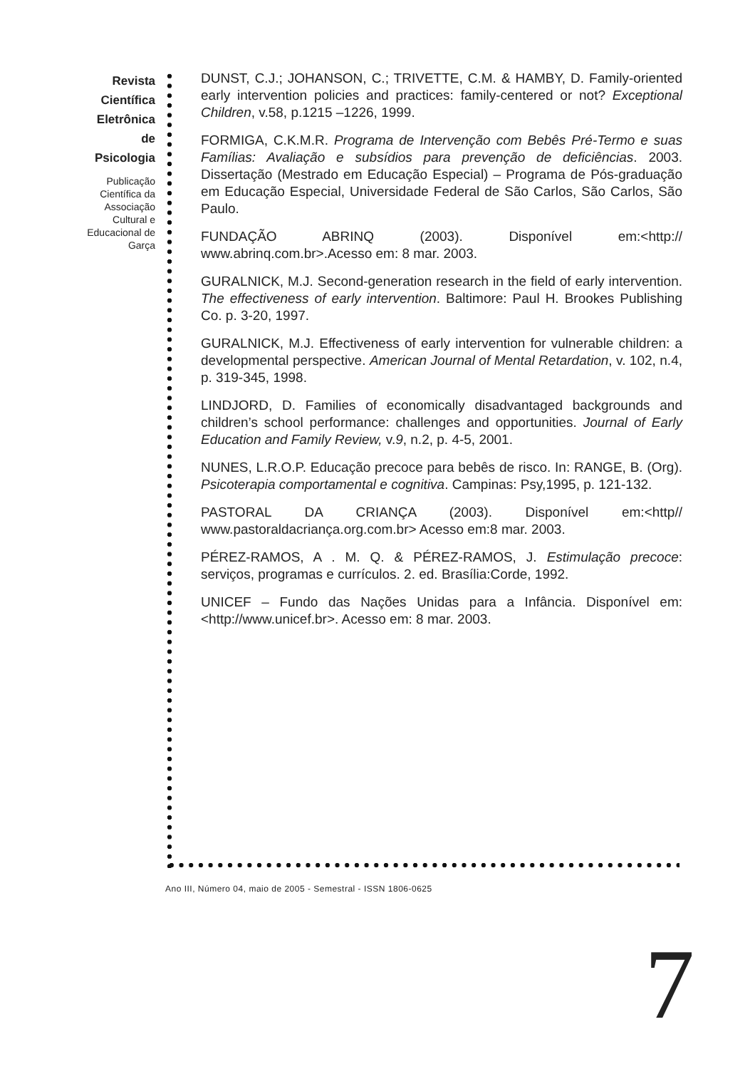Revista
Científica
Eletrônica
de
Psicologia
Publicação Científica da Associação Cultural e Educacional de Garça
DUNST, C.J.; JOHANSON, C.; TRIVETTE, C.M. & HAMBY, D. Family-oriented early intervention policies and practices: family-centered or not? Exceptional Children, v.58, p.1215 –1226, 1999.
FORMIGA, C.K.M.R. Programa de Intervenção com Bebês Pré-Termo e suas Famílias: Avaliação e subsídios para prevenção de deficiências. 2003. Dissertação (Mestrado em Educação Especial) – Programa de Pós-graduação em Educação Especial, Universidade Federal de São Carlos, São Carlos, São Paulo.
FUNDAÇÃO ABRINQ (2003). Disponível em:<http:// www.abrinq.com.br>.Acesso em: 8 mar. 2003.
GURALNICK, M.J. Second-generation research in the field of early intervention. The effectiveness of early intervention. Baltimore: Paul H. Brookes Publishing Co. p. 3-20, 1997.
GURALNICK, M.J. Effectiveness of early intervention for vulnerable children: a developmental perspective. American Journal of Mental Retardation, v. 102, n.4, p. 319-345, 1998.
LINDJORD, D. Families of economically disadvantaged backgrounds and children’s school performance: challenges and opportunities. Journal of Early Education and Family Review, v.9, n.2, p. 4-5, 2001.
NUNES, L.R.O.P. Educação precoce para bebês de risco. In: RANGE, B. (Org). Psicoterapia comportamental e cognitiva. Campinas: Psy,1995, p. 121-132.
PASTORAL DA CRIANÇA (2003). Disponível em:<http// www.pastoraldacriança.org.com.br> Acesso em:8 mar. 2003.
PÉREZ-RAMOS, A . M. Q. & PÉREZ-RAMOS, J. Estimulação precoce: serviços, programas e currículos. 2. ed. Brasília:Corde, 1992.
UNICEF – Fundo das Nações Unidas para a Infância. Disponível em: <http://www.unicef.br>. Acesso em: 8 mar. 2003.
Ano III, Número 04, maio de 2005 - Semestral - ISSN 1806-0625
7